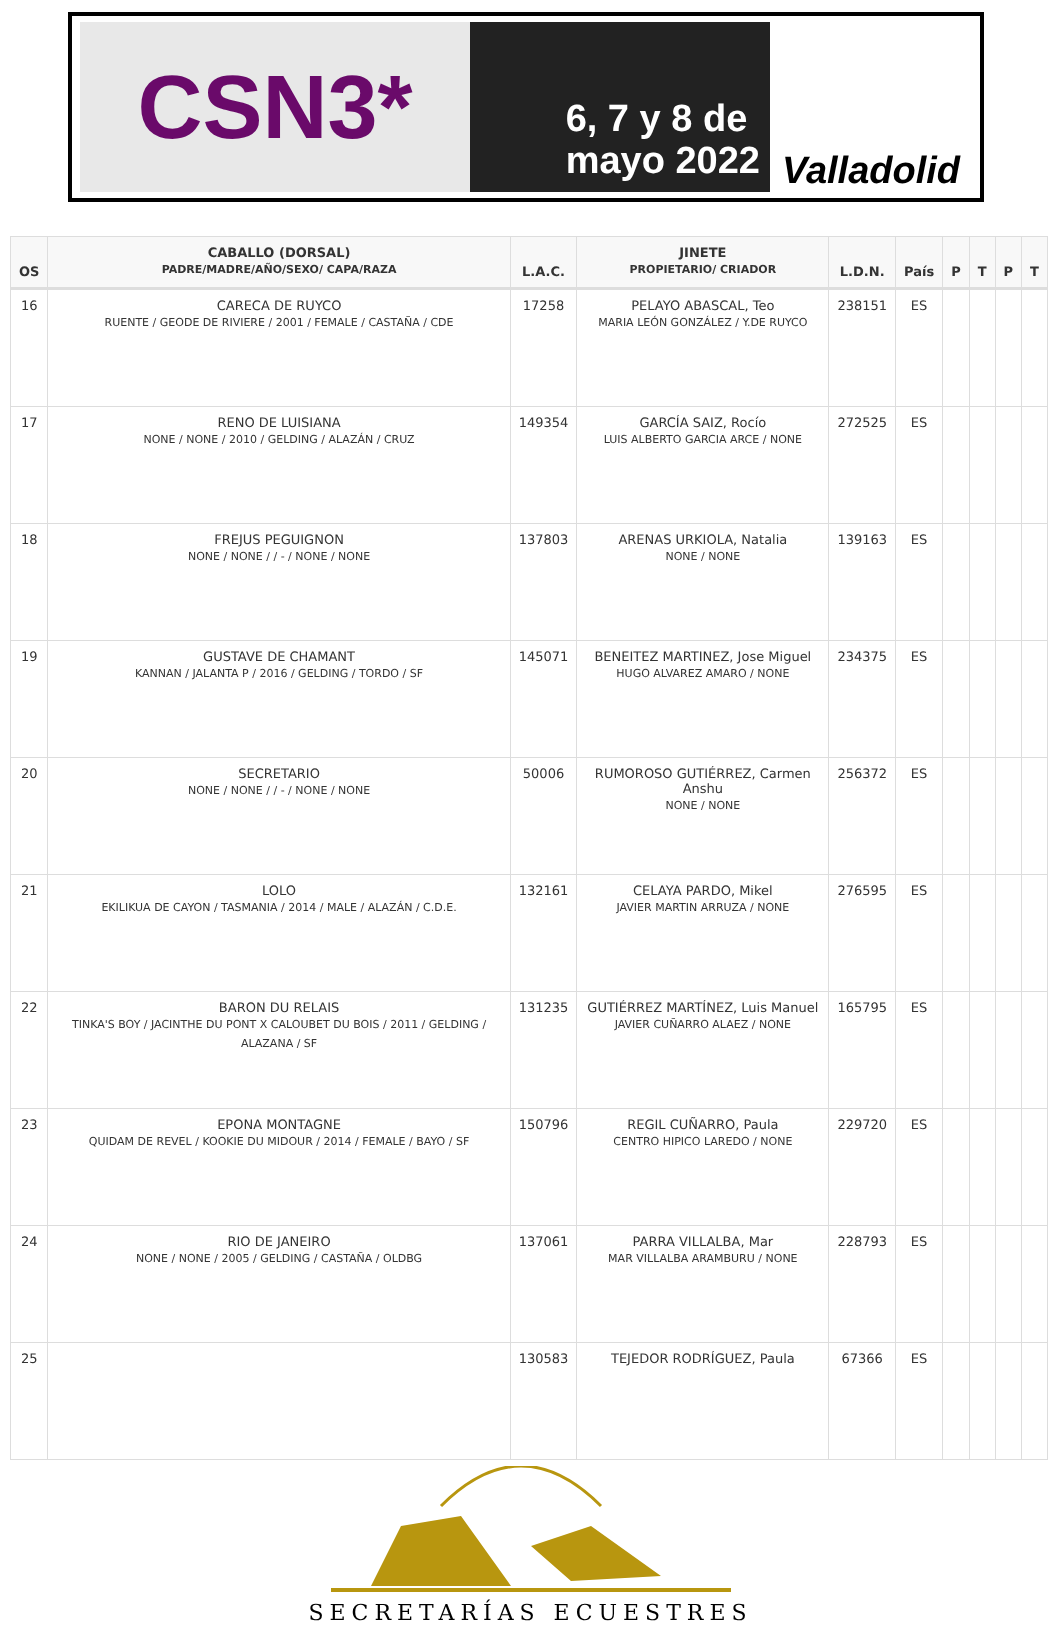CSN3*
6, 7 y 8 de
mayo 2022
Valladolid
| OS | CABALLO (DORSAL) PADRE/MADRE/AÑO/SEXO/ CAPA/RAZA | L.A.C. | JINETE PROPIETARIO/ CRIADOR | L.D.N. | País | P | T | P | T |
| --- | --- | --- | --- | --- | --- | --- | --- | --- | --- |
| 16 | CARECA DE RUYCO RUENTE / GEODE DE RIVIERE / 2001 / FEMALE / CASTAÑA / CDE | 17258 | PELAYO ABASCAL, Teo MARIA LEÓN GONZÁLEZ / Y.DE RUYCO | 238151 | ES | | | | |
| 17 | RENO DE LUISIANA NONE / NONE / 2010 / GELDING / ALAZÁN / CRUZ | 149354 | GARCÍA SAIZ, Rocío LUIS ALBERTO GARCIA ARCE / NONE | 272525 | ES | | | | |
| 18 | FREJUS PEGUIGNON NONE / NONE / / - / NONE / NONE | 137803 | ARENAS URKIOLA, Natalia NONE / NONE | 139163 | ES | | | | |
| 19 | GUSTAVE DE CHAMANT KANNAN / JALANTA P / 2016 / GELDING / TORDO / SF | 145071 | BENEITEZ MARTINEZ, Jose Miguel HUGO ALVAREZ AMARO / NONE | 234375 | ES | | | | |
| 20 | SECRETARIO NONE / NONE / / - / NONE / NONE | 50006 | RUMOROSO GUTIÉRREZ, Carmen Anshu NONE / NONE | 256372 | ES | | | | |
| 21 | LOLO EKILIKUA DE CAYON / TASMANIA / 2014 / MALE / ALAZÁN / C.D.E. | 132161 | CELAYA PARDO, Mikel JAVIER MARTIN ARRUZA / NONE | 276595 | ES | | | | |
| 22 | BARON DU RELAIS TINKA'S BOY / JACINTHE DU PONT X CALOUBET DU BOIS / 2011 / GELDING / ALAZANA / SF | 131235 | GUTIÉRREZ MARTÍNEZ, Luis Manuel JAVIER CUÑARRO ALAEZ / NONE | 165795 | ES | | | | |
| 23 | EPONA MONTAGNE QUIDAM DE REVEL / KOOKIE DU MIDOUR / 2014 / FEMALE / BAYO / SF | 150796 | REGIL CUÑARRO, Paula CENTRO HIPICO LAREDO / NONE | 229720 | ES | | | | |
| 24 | RIO DE JANEIRO NONE / NONE / 2005 / GELDING / CASTAÑA / OLDBG | 137061 | PARRA VILLALBA, Mar MAR VILLALBA ARAMBURU / NONE | 228793 | ES | | | | |
| 25 | | 130583 | TEJEDOR RODRÍGUEZ, Paula | 67366 | ES | | | | |
SECRETARÍAS ECUESTRES